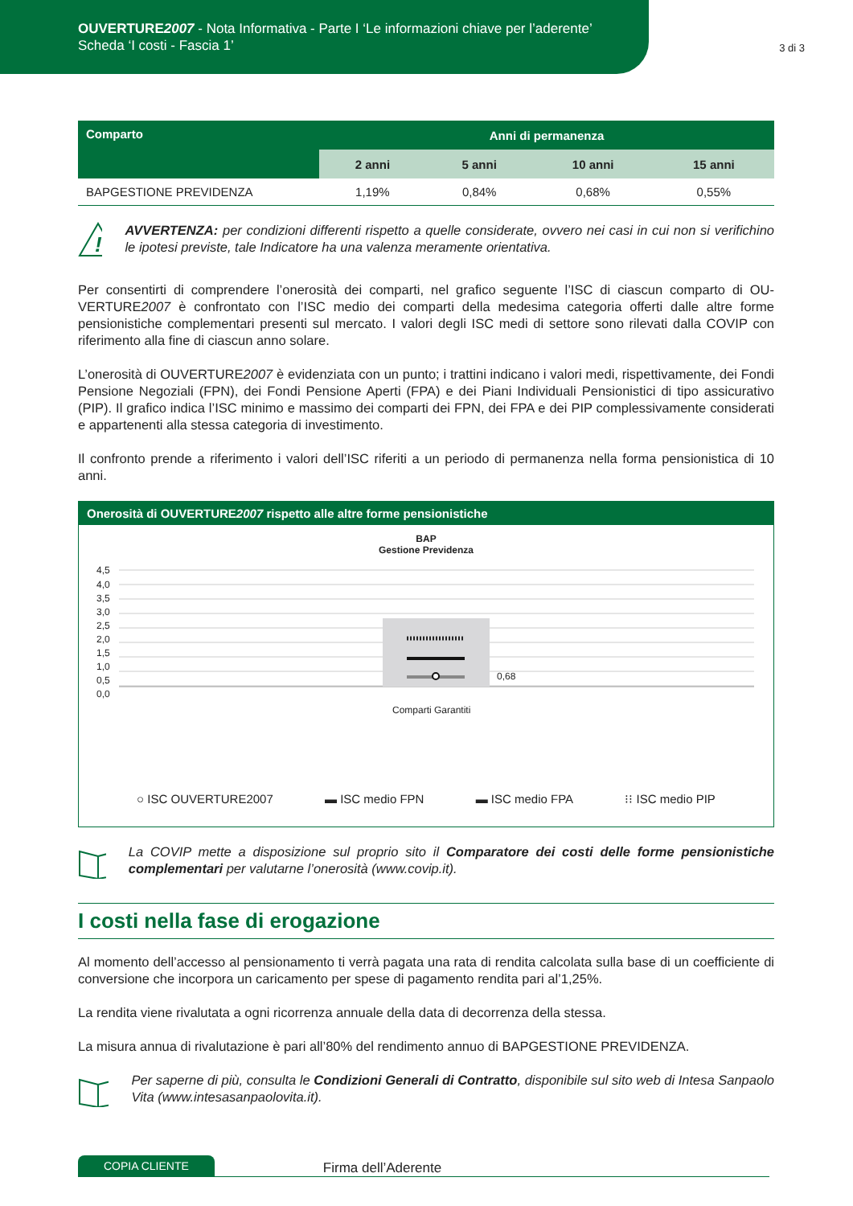OUVERTURE2007 - Nota Informativa - Parte I ‘Le informazioni chiave per l’aderente’
Scheda ‘I costi - Fascia 1’
3 di 3
| Comparto | Anni di permanenza | | | |
| --- | --- | --- | --- | --- |
| | 2 anni | 5 anni | 10 anni | 15 anni |
| BAPGESTIONE PREVIDENZA | 1,19% | 0,84% | 0,68% | 0,55% |
!
AVVERTENZA: per condizioni differenti rispetto a quelle considerate, ovvero nei casi in cui non si verifichino le ipotesi previste, tale Indicatore ha una valenza meramente orientativa.
Per consentirti di comprendere l’onerosità dei comparti, nel grafico seguente l’ISC di ciascun comparto di OU-VERTURE2007 è confrontato con l’ISC medio dei comparti della medesima categoria offerti dalle altre forme pensionistiche complementari presenti sul mercato. I valori degli ISC medi di settore sono rilevati dalla COVIP con riferimento alla fine di ciascun anno solare.
L’onerosità di OUVERTURE2007 è evidenziata con un punto; i trattini indicano i valori medi, rispettivamente, dei Fondi Pensione Negoziali (FPN), dei Fondi Pensione Aperti (FPA) e dei Piani Individuali Pensionistici di tipo assicurativo (PIP). Il grafico indica l’ISC minimo e massimo dei comparti dei FPN, dei FPA e dei PIP complessivamente considerati e appartenenti alla stessa categoria di investimento.
Il confronto prende a riferimento i valori dell’ISC riferiti a un periodo di permanenza nella forma pensionistica di 10 anni.
Onerosità di OUVERTURE2007 rispetto alle altre forme pensionistiche
BAP
Gestione Previdenza
4,5
4,0
3,5
3,0
2,5
2,0
1,5
1,0
0,5
0,0
0,68
Comparti Garantiti
○ ISC OUVERTURE2007 ▬ ISC medio FPN ▬ ISC medio FPA ⁝⁝ ISC medio PIP
La COVIP mette a disposizione sul proprio sito il Comparatore dei costi delle forme pensionistiche complementari per valutarne l’onerosità (www.covip.it).
I costi nella fase di erogazione
Al momento dell’accesso al pensionamento ti verrà pagata una rata di rendita calcolata sulla base di un coefficiente di conversione che incorpora un caricamento per spese di pagamento rendita pari al’1,25%.
La rendita viene rivalutata a ogni ricorrenza annuale della data di decorrenza della stessa.
La misura annua di rivalutazione è pari all’80% del rendimento annuo di BAPGESTIONE PREVIDENZA.
Per saperne di più, consulta le Condizioni Generali di Contratto, disponibile sul sito web di Intesa Sanpaolo Vita (www.intesasanpaolovita.it).
COPIA CLIENTE Firma dell’Aderente